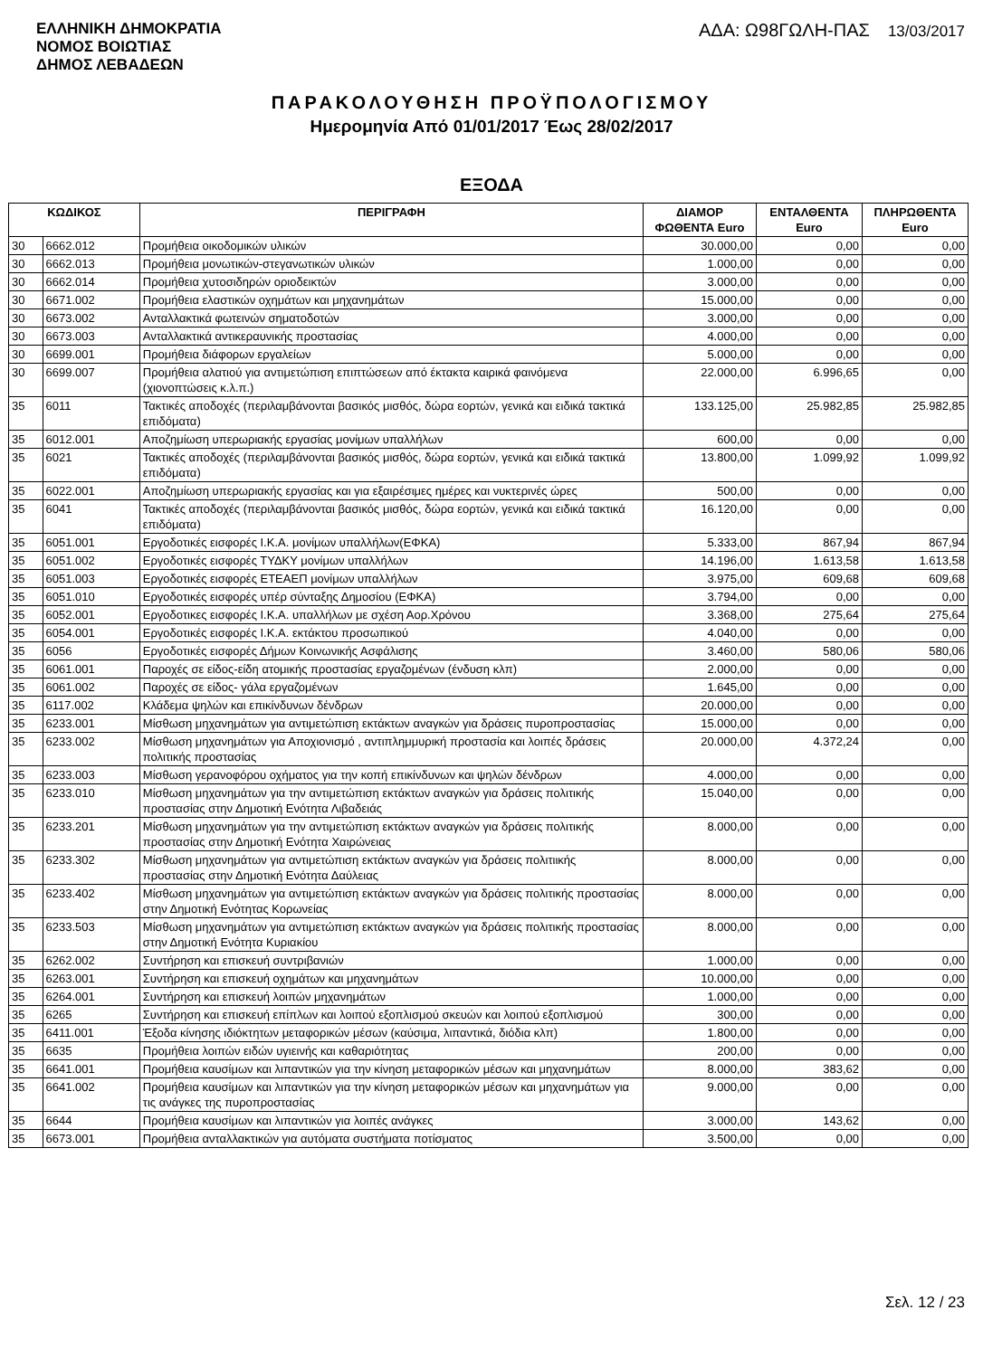ΕΛΛΗΝΙΚΗ ΔΗΜΟΚΡΑΤΙΑ
ΝΟΜΟΣ ΒΟΙΩΤΙΑΣ
ΔΗΜΟΣ ΛΕΒΑΔΕΩΝ
ΑΔΑ: Ω98ΓΩΛΗ-ΠΑΣ 13/03/2017
ΠΑΡΑΚΟΛΟΥΘΗΣΗ ΠΡΟΫΠΟΛΟΓΙΣΜΟΥ
Ημερομηνία Από 01/01/2017 Έως 28/02/2017
ΕΞΟΔΑ
| ΚΩΔΙΚΟΣ | | ΠΕΡΙΓΡΑΦΗ | ΔΙΑΜΟΡ ΦΩΘΕΝΤΑ Euro | ΕΝΤΑΛΘΕΝΤΑ Euro | ΠΛΗΡΩΘΕΝΤΑ Euro |
| --- | --- | --- | --- | --- | --- |
| 30 | 6662.012 | Προμήθεια οικοδομικών υλικών | 30.000,00 | 0,00 | 0,00 |
| 30 | 6662.013 | Προμήθεια μονωτικών-στεγανωτικών υλικών | 1.000,00 | 0,00 | 0,00 |
| 30 | 6662.014 | Προμήθεια χυτοσιδηρών οριοδεικτών | 3.000,00 | 0,00 | 0,00 |
| 30 | 6671.002 | Προμήθεια ελαστικών οχημάτων και μηχανημάτων | 15.000,00 | 0,00 | 0,00 |
| 30 | 6673.002 | Ανταλλακτικά φωτεινών σηματοδοτών | 3.000,00 | 0,00 | 0,00 |
| 30 | 6673.003 | Ανταλλακτικά αντικεραυνικής προστασίας | 4.000,00 | 0,00 | 0,00 |
| 30 | 6699.001 | Προμήθεια διάφορων εργαλείων | 5.000,00 | 0,00 | 0,00 |
| 30 | 6699.007 | Προμήθεια αλατιού για αντιμετώπιση επιπτώσεων από έκτακτα καιρικά φαινόμενα (χιονοπτώσεις κ.λ.π.) | 22.000,00 | 6.996,65 | 0,00 |
| 35 | 6011 | Τακτικές αποδοχές (περιλαμβάνονται βασικός μισθός, δώρα εορτών, γενικά και ειδικά τακτικά επιδόματα) | 133.125,00 | 25.982,85 | 25.982,85 |
| 35 | 6012.001 | Αποζημίωση υπερωριακής εργασίας μονίμων υπαλλήλων | 600,00 | 0,00 | 0,00 |
| 35 | 6021 | Τακτικές αποδοχές (περιλαμβάνονται βασικός μισθός, δώρα εορτών, γενικά και ειδικά τακτικά επιδόματα) | 13.800,00 | 1.099,92 | 1.099,92 |
| 35 | 6022.001 | Αποζημίωση υπερωριακής εργασίας και για εξαιρέσιμες ημέρες και νυκτερινές ώρες | 500,00 | 0,00 | 0,00 |
| 35 | 6041 | Τακτικές αποδοχές (περιλαμβάνονται βασικός μισθός, δώρα εορτών, γενικά και ειδικά τακτικά επιδόματα) | 16.120,00 | 0,00 | 0,00 |
| 35 | 6051.001 | Εργοδοτικές εισφορές Ι.Κ.Α. μονίμων υπαλλήλων(ΕΦΚΑ) | 5.333,00 | 867,94 | 867,94 |
| 35 | 6051.002 | Εργοδοτικές εισφορές ΤΥΔΚΥ μονίμων υπαλλήλων | 14.196,00 | 1.613,58 | 1.613,58 |
| 35 | 6051.003 | Εργοδοτικές εισφορές ΕΤΕΑΕΠ μονίμων υπαλλήλων | 3.975,00 | 609,68 | 609,68 |
| 35 | 6051.010 | Εργοδοτικές εισφορές υπέρ σύνταξης Δημοσίου (ΕΦΚΑ) | 3.794,00 | 0,00 | 0,00 |
| 35 | 6052.001 | Εργοδοτικες εισφορές Ι.Κ.Α. υπαλλήλων με σχέση Αορ.Χρόνου | 3.368,00 | 275,64 | 275,64 |
| 35 | 6054.001 | Εργοδοτικές εισφορές Ι.Κ.Α. εκτάκτου προσωπικού | 4.040,00 | 0,00 | 0,00 |
| 35 | 6056 | Εργοδοτικές εισφορές Δήμων Κοινωνικής Ασφάλισης | 3.460,00 | 580,06 | 580,06 |
| 35 | 6061.001 | Παροχές σε είδος-είδη ατομικής προστασίας εργαζομένων (ένδυση κλπ) | 2.000,00 | 0,00 | 0,00 |
| 35 | 6061.002 | Παροχές σε είδος- γάλα εργαζομένων | 1.645,00 | 0,00 | 0,00 |
| 35 | 6117.002 | Κλάδεμα ψηλών και επικίνδυνων δένδρων | 20.000,00 | 0,00 | 0,00 |
| 35 | 6233.001 | Μίσθωση μηχανημάτων για αντιμετώπιση εκτάκτων αναγκών για δράσεις πυροπροστασίας | 15.000,00 | 0,00 | 0,00 |
| 35 | 6233.002 | Μίσθωση μηχανημάτων για Αποχιονισμό , αντιπλημμυρική προστασία και λοιπές δράσεις πολιτικής προστασίας | 20.000,00 | 4.372,24 | 0,00 |
| 35 | 6233.003 | Μίσθωση γερανοφόρου οχήματος για την κοπή επικίνδυνων και ψηλών δένδρων | 4.000,00 | 0,00 | 0,00 |
| 35 | 6233.010 | Μίσθωση μηχανημάτων για την αντιμετώπιση εκτάκτων αναγκών για δράσεις πολιτικής προστασίας στην Δημοτική Ενότητα Λιβαδειάς | 15.040,00 | 0,00 | 0,00 |
| 35 | 6233.201 | Μίσθωση μηχανημάτων για την αντιμετώπιση εκτάκτων αναγκών για δράσεις πολιτικής προστασίας στην Δημοτική Ενότητα Χαιρώνειας | 8.000,00 | 0,00 | 0,00 |
| 35 | 6233.302 | Μίσθωση μηχανημάτων για αντιμετώπιση εκτάκτων αναγκών για δράσεις πολιτιικής προστασίας στην Δημοτική Ενότητα Δαύλειας | 8.000,00 | 0,00 | 0,00 |
| 35 | 6233.402 | Μίσθωση μηχανημάτων για αντιμετώπιση εκτάκτων αναγκών για δράσεις πολιτικής προστασίας στην Δημοτική Ενότητας Κορωνείας | 8.000,00 | 0,00 | 0,00 |
| 35 | 6233.503 | Μίσθωση μηχανημάτων για αντιμετώπιση εκτάκτων αναγκών για δράσεις πολιτικής προστασίας στην Δημοτική Ενότητα Κυριακίου | 8.000,00 | 0,00 | 0,00 |
| 35 | 6262.002 | Συντήρηση και επισκευή συντριβανιών | 1.000,00 | 0,00 | 0,00 |
| 35 | 6263.001 | Συντήρηση και επισκευή οχημάτων και μηχανημάτων | 10.000,00 | 0,00 | 0,00 |
| 35 | 6264.001 | Συντήρηση και επισκευή λοιπών μηχανημάτων | 1.000,00 | 0,00 | 0,00 |
| 35 | 6265 | Συντήρηση και επισκευή επίπλων και λοιπού εξοπλισμού σκευών και λοιπού εξοπλισμού | 300,00 | 0,00 | 0,00 |
| 35 | 6411.001 | Έξοδα κίνησης ιδιόκτητων μεταφορικών μέσων (καύσιμα, λιπαντικά, διόδια κλπ) | 1.800,00 | 0,00 | 0,00 |
| 35 | 6635 | Προμήθεια λοιπών ειδών υγιεινής και καθαριότητας | 200,00 | 0,00 | 0,00 |
| 35 | 6641.001 | Προμήθεια καυσίμων και λιπαντικών για την κίνηση μεταφορικών μέσων και μηχανημάτων | 8.000,00 | 383,62 | 0,00 |
| 35 | 6641.002 | Προμήθεια καυσίμων και λιπαντικών για την κίνηση μεταφορικών μέσων και μηχανημάτων για τις ανάγκες της πυροπροστασίας | 9.000,00 | 0,00 | 0,00 |
| 35 | 6644 | Προμήθεια καυσίμων και λιπαντικών για λοιπές ανάγκες | 3.000,00 | 143,62 | 0,00 |
| 35 | 6673.001 | Προμήθεια ανταλλακτικών για αυτόματα συστήματα ποτίσματος | 3.500,00 | 0,00 | 0,00 |
Σελ. 12 / 23